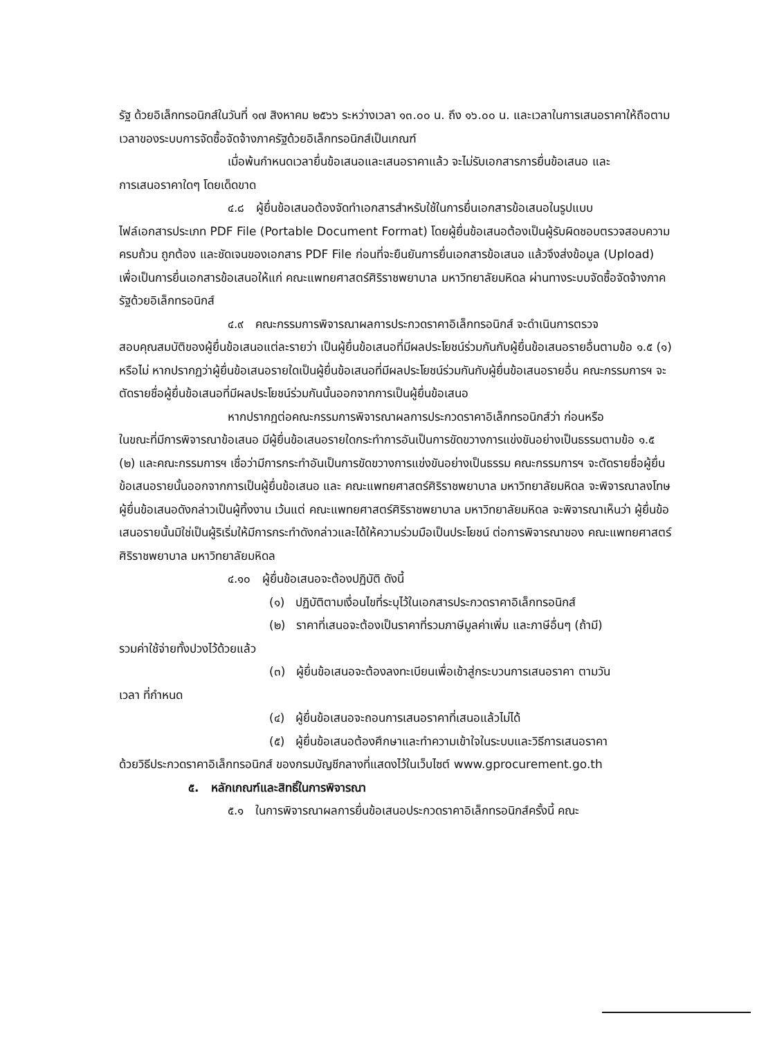รัฐ ด้วยอิเล็กทรอนิกส์ในวันที่ ๑๗ สิงหาคม ๒๕๖๖ ระหว่างเวลา ๑๓.๐๐ น. ถึง ๑๖.๐๐ น. และเวลาในการเสนอราคาให้ถือตามเวลาของระบบการจัดซื้อจัดจ้างภาครัฐด้วยอิเล็กทรอนิกส์เป็นเกณฑ์
เมื่อพ้นกำหนดเวลายื่นข้อเสนอและเสนอราคาแล้ว จะไม่รับเอกสารการยื่นข้อเสนอ และ
การเสนอราคาใดๆ โดยเด็ดขาด
๔.๘ ผู้ยื่นข้อเสนอต้องจัดทำเอกสารสำหรับใช้ในการยื่นเอกสารข้อเสนอในรูปแบบ
ไฟล์เอกสารประเภท PDF File (Portable Document Format) โดยผู้ยื่นข้อเสนอต้องเป็นผู้รับผิดชอบตรวจสอบความครบถ้วน ถูกต้อง และชัดเจนของเอกสาร PDF File ก่อนที่จะยืนยันการยื่นเอกสารข้อเสนอ แล้วจึงส่งข้อมูล (Upload) เพื่อเป็นการยื่นเอกสารข้อเสนอให้แก่ คณะแพทยศาสตร์ศิริราชพยาบาล มหาวิทยาลัยมหิดล ผ่านทางระบบจัดซื้อจัดจ้างภาครัฐด้วยอิเล็กทรอนิกส์
๔.๙ คณะกรรมการพิจารณาผลการประกวดราคาอิเล็กทรอนิกส์ จะดำเนินการตรวจ
สอบคุณสมบัติของผู้ยื่นข้อเสนอแต่ละรายว่า เป็นผู้ยื่นข้อเสนอที่มีผลประโยชน์ร่วมกันกับผู้ยื่นข้อเสนอรายอื่นตามข้อ ๑.๕ (๑) หรือไม่ หากปรากฏว่าผู้ยื่นข้อเสนอรายใดเป็นผู้ยื่นข้อเสนอที่มีผลประโยชน์ร่วมกันกับผู้ยื่นข้อเสนอรายอื่น คณะกรรมการฯ จะตัดรายชื่อผู้ยื่นข้อเสนอที่มีผลประโยชน์ร่วมกันนั้นออกจากการเป็นผู้ยื่นข้อเสนอ
หากปรากฏต่อคณะกรรมการพิจารณาผลการประกวดราคาอิเล็กทรอนิกส์ว่า ก่อนหรือ
ในขณะที่มีการพิจารณาข้อเสนอ มีผู้ยื่นข้อเสนอรายใดกระทำการอันเป็นการขัดขวางการแข่งขันอย่างเป็นธรรมตามข้อ ๑.๕ (๒) และคณะกรรมการฯ เชื่อว่ามีการกระทำอันเป็นการขัดขวางการแข่งขันอย่างเป็นธรรม คณะกรรมการฯ จะตัดรายชื่อผู้ยื่นข้อเสนอรายนั้นออกจากการเป็นผู้ยื่นข้อเสนอ และ คณะแพทยศาสตร์ศิริราชพยาบาล มหาวิทยาลัยมหิดล จะพิจารณาลงโทษผู้ยื่นข้อเสนอดังกล่าวเป็นผู้ทิ้งงาน เว้นแต่ คณะแพทยศาสตร์ศิริราชพยาบาล มหาวิทยาลัยมหิดล จะพิจารณาเห็นว่า ผู้ยื่นข้อเสนอรายนั้นมิใช่เป็นผู้ริเริ่มให้มีการกระทำดังกล่าวและได้ให้ความร่วมมือเป็นประโยชน์ ต่อการพิจารณาของ คณะแพทยศาสตร์ศิริราชพยาบาล มหาวิทยาลัยมหิดล
๔.๑๐ ผู้ยื่นข้อเสนอจะต้องปฏิบัติ ดังนี้
(๑) ปฏิบัติตามเงื่อนไขที่ระบุไว้ในเอกสารประกวดราคาอิเล็กทรอนิกส์
(๒) ราคาที่เสนอจะต้องเป็นราคาที่รวมภาษีมูลค่าเพิ่ม และภาษีอื่นๆ (ถ้ามี)
รวมค่าใช้จ่ายทั้งปวงไว้ด้วยแล้ว
(๓) ผู้ยื่นข้อเสนอจะต้องลงทะเบียนเพื่อเข้าสู่กระบวนการเสนอราคา ตามวัน
เวลา ที่กำหนด
(๔) ผู้ยื่นข้อเสนอจะถอนการเสนอราคาที่เสนอแล้วไม่ได้
(๕) ผู้ยื่นข้อเสนอต้องศึกษาและทำความเข้าใจในระบบและวิธีการเสนอราคา
ด้วยวิธีประกวดราคาอิเล็กทรอนิกส์ ของกรมบัญชีกลางที่แสดงไว้ในเว็บไซต์ www.gprocurement.go.th
๕. หลักเกณฑ์และสิทธิ์ในการพิจารณา
๕.๑ ในการพิจารณาผลการยื่นข้อเสนอประกวดราคาอิเล็กทรอนิกส์ครั้งนี้ คณะ